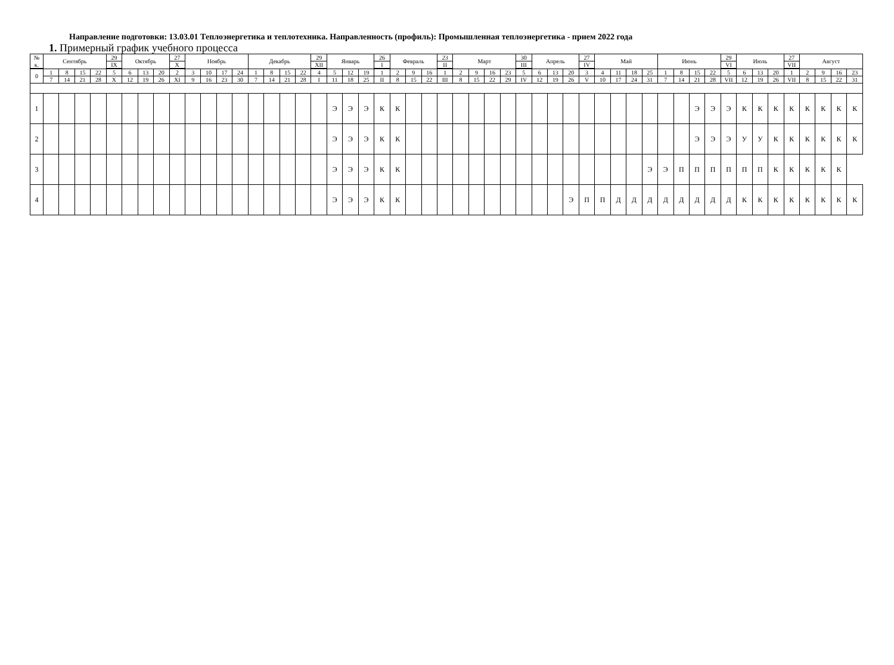Направление подготовки: 13.03.01 Теплоэнергетика и теплотехника. Направленность (профиль): Промышленная теплоэнергетика - прием 2022 года
1. Примерный график учебного процесса
| № | Сентябрь | | | | 29 | Октябрь | | | 27 | Ноябрь | | | | Декабрь | | | | 29 | Январь | | | 26 | Февраль | | | 23 | Март | | | | 30 | Апрель | | | 27 | Май | | | | Июнь | | | | 29 | Июль | | | 27 | Август | | | |
| к. | | | | | IX | | | | X | | | | | | | | | XII | | | | I | | | | II | | | | | III | | | | IV | | | | | | | | | VI | | | | VII | | | | |
| 0 | 1 | 8 | 15 | 22 | 5 | 6 | 13 | 20 | 2 | 3 | 10 | 17 | 24 | 1 | 8 | 15 | 22 | 4 | 5 | 12 | 19 | 1 | 2 | 9 | 16 | 1 | 2 | 9 | 16 | 23 | 5 | 6 | 13 | 20 | 3 | 4 | 11 | 18 | 25 | 1 | 8 | 15 | 22 | 5 | 6 | 13 | 20 | 1 | 2 | 9 | 16 | 23 |
| | 7 | 14 | 21 | 28 | X | 12 | 19 | 26 | XI | 9 | 16 | 23 | 30 | 7 | 14 | 21 | 28 | I | 11 | 18 | 25 | II | 8 | 15 | 22 | III | 8 | 15 | 22 | 29 | IV | 12 | 19 | 26 | V | 10 | 17 | 24 | 31 | 7 | 14 | 21 | 28 | VII | 12 | 19 | 26 | VII | 8 | 15 | 22 | 31 |
| 1 | | | | | | | | | | | | | | | | | | | Э | Э | Э | К | К | | | | | | | | | | | | | | | | | | | Э | Э | Э | К | К | К | К | К | К | К | К |
| 2 | | | | | | | | | | | | | | | | | | | Э | Э | Э | К | К | | | | | | | | | | | | | | | | | | | Э | Э | Э | У | У | К | К | К | К | К | К |
| 3 | | | | | | | | | | | | | | | | | | | Э | Э | Э | К | К | | | | | | | | | | | | | | | | Э | Э | П | П | П | П | П | П | К | К | К | К | К | |
| 4 | | | | | | | | | | | | | | | | | | | Э | Э | Э | К | К | | | | | | | | | | | Э | П | П | Д | Д | Д | Д | Д | Д | Д | Д | К | К | К | К | К | К | К | К |